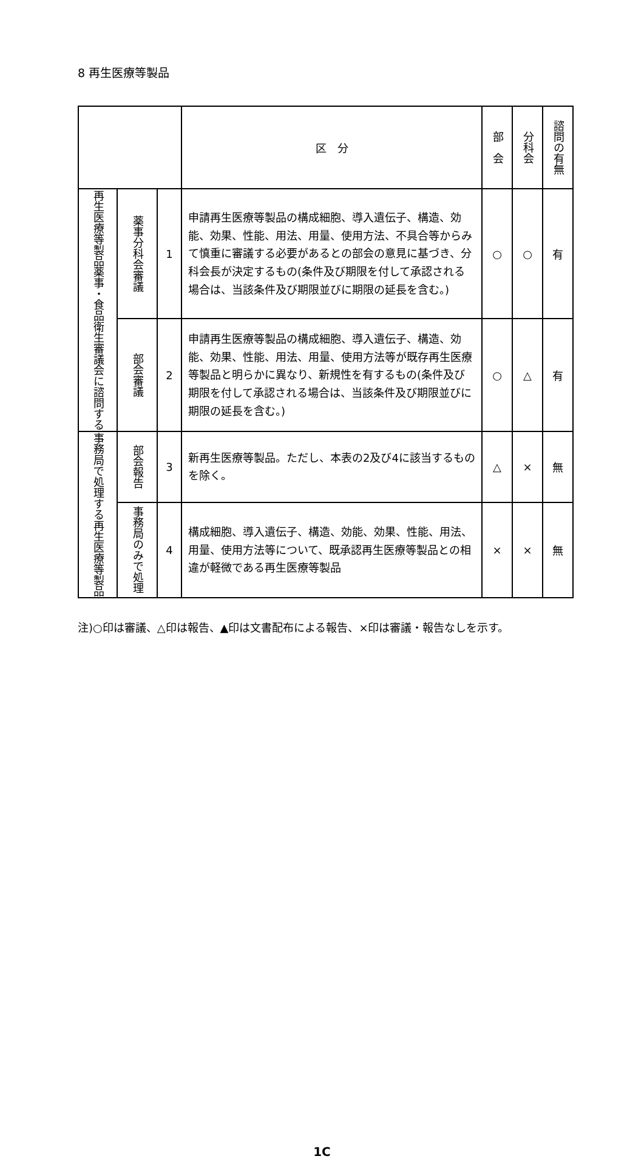8 再生医療等製品
| | | | 区 分 | 部 会 | 分科会 | 諮問の有無 |
| --- | --- | --- | --- | --- | --- | --- |
| 再生医療等製品 薬事・食品衛生審議会に諮問する | 薬事分科会審議 | 1 | 申請再生医療等製品の構成細胞、導入遺伝子、構造、効能、効果、性能、用法、用量、使用方法、不具合等からみて慎重に審議する必要があるとの部会の意見に基づき、分科会長が決定するもの(条件及び期限を付して承認される場合は、当該条件及び期限並びに期限の延長を含む。) | ○ | ○ | 有 |
| | 部会審議 | 2 | 申請再生医療等製品の構成細胞、導入遺伝子、構造、効能、効果、性能、用法、用量、使用方法等が既存再生医療等製品と明らかに異なり、新規性を有するもの(条件及び期限を付して承認される場合は、当該条件及び期限並びに期限の延長を含む。) | ○ | △ | 有 |
| 事務局で処理する再生医療等製品 | 部会報告 | 3 | 新再生医療等製品。ただし、本表の2及び4に該当するものを除く。 | △ | × | 無 |
| | 事務局のみで処理 | 4 | 構成細胞、導入遺伝子、構造、効能、効果、性能、用法、用量、使用方法等について、既承認再生医療等製品との相違が軽微である再生医療等製品 | × | × | 無 |
注)○印は審議、△印は報告、▲印は文書配布による報告、×印は審議・報告なしを示す。
1C